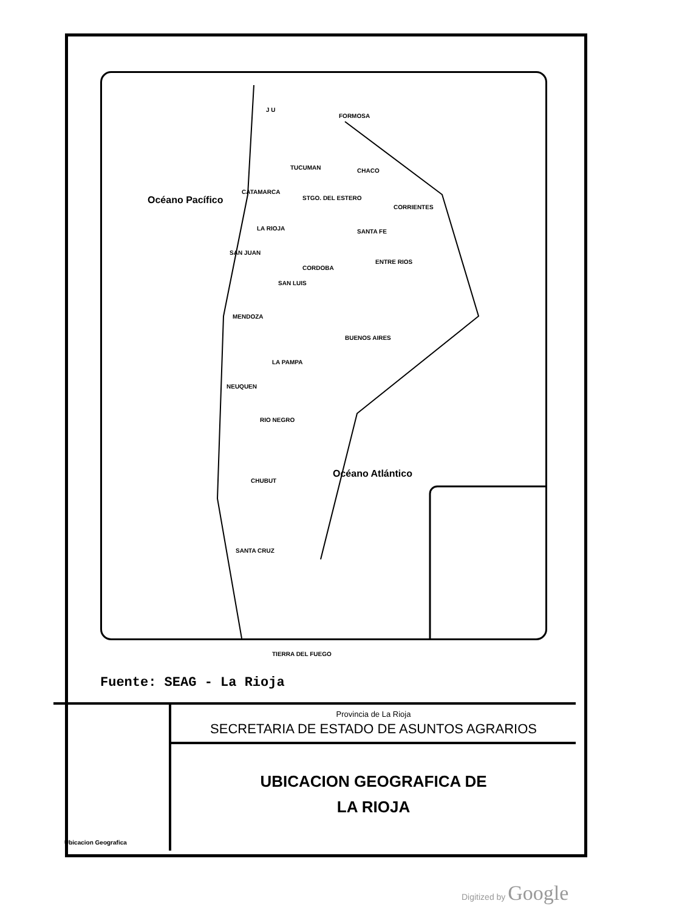J U
FORMOSA
TUCUMAN
CATAMARCA
STGO. DEL ESTERO
CHACO
CORRIENTES
LA RIOJA
SAN JUAN
SANTA FE
ENTRE RIOS
CORDOBA
SAN LUIS
MENDOZA
BUENOS AIRES
LA PAMPA
NEUQUEN
RIO NEGRO
CHUBUT
SANTA CRUZ
TIERRA DEL FUEGO
Océano Pacífico
Océano Atlántico
Fuente: SEAG - La Rioja
Ubicacion Geografica
Provincia de La Rioja
SECRETARIA DE ESTADO DE ASUNTOS AGRARIOS
UBICACION GEOGRAFICA DE
LA RIOJA
Digitized by Google